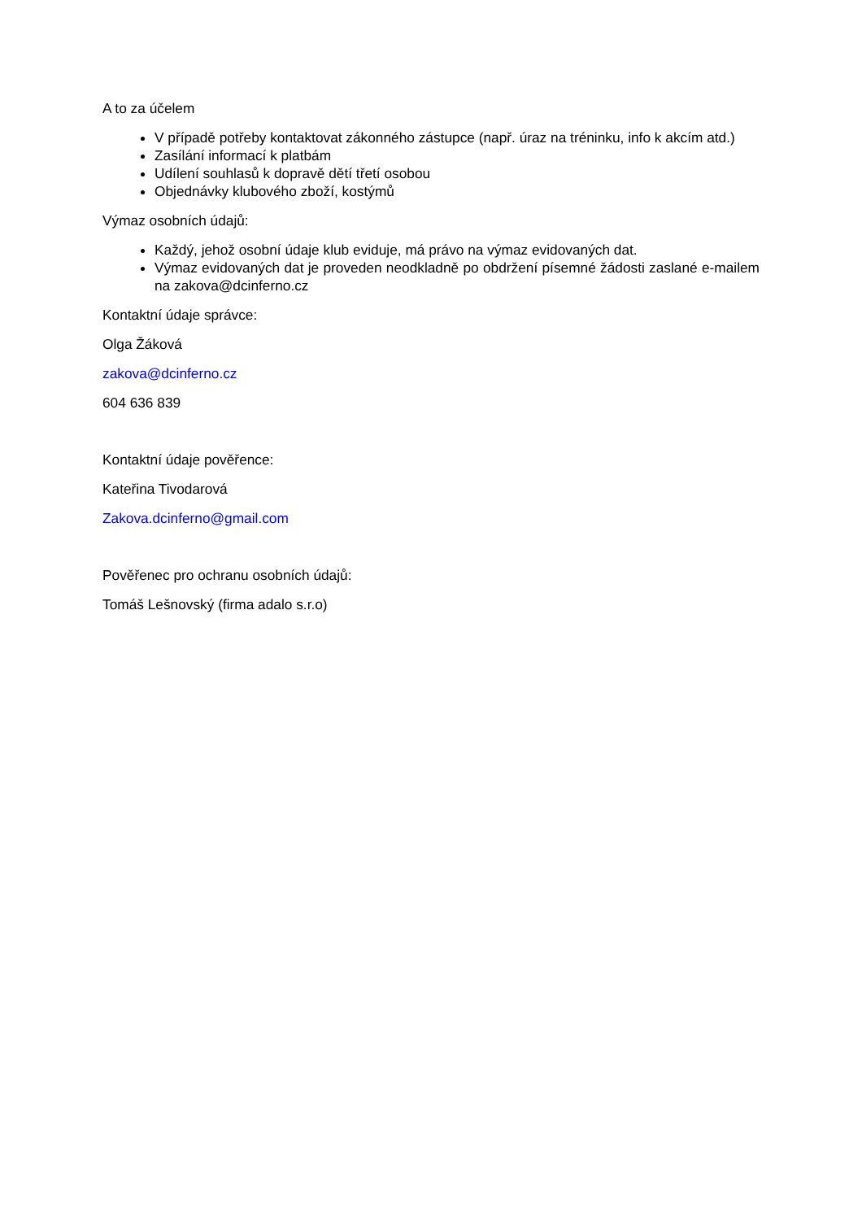A to za účelem
V případě potřeby kontaktovat zákonného zástupce (např. úraz na tréninku, info k akcím atd.)
Zasílání informací k platbám
Udílení souhlasů k dopravě dětí třetí osobou
Objednávky klubového zboží, kostýmů
Výmaz osobních údajů:
Každý, jehož osobní údaje klub eviduje, má právo na výmaz evidovaných dat.
Výmaz evidovaných dat je proveden neodkladně po obdržení písemné žádosti zaslané e-mailem na zakova@dcinferno.cz
Kontaktní údaje správce:
Olga Žáková
zakova@dcinferno.cz
604 636 839
Kontaktní údaje pověřence:
Kateřina Tivodarová
Zakova.dcinferno@gmail.com
Pověřenec pro ochranu osobních údajů:
Tomáš Lešnovský (firma adalo s.r.o)